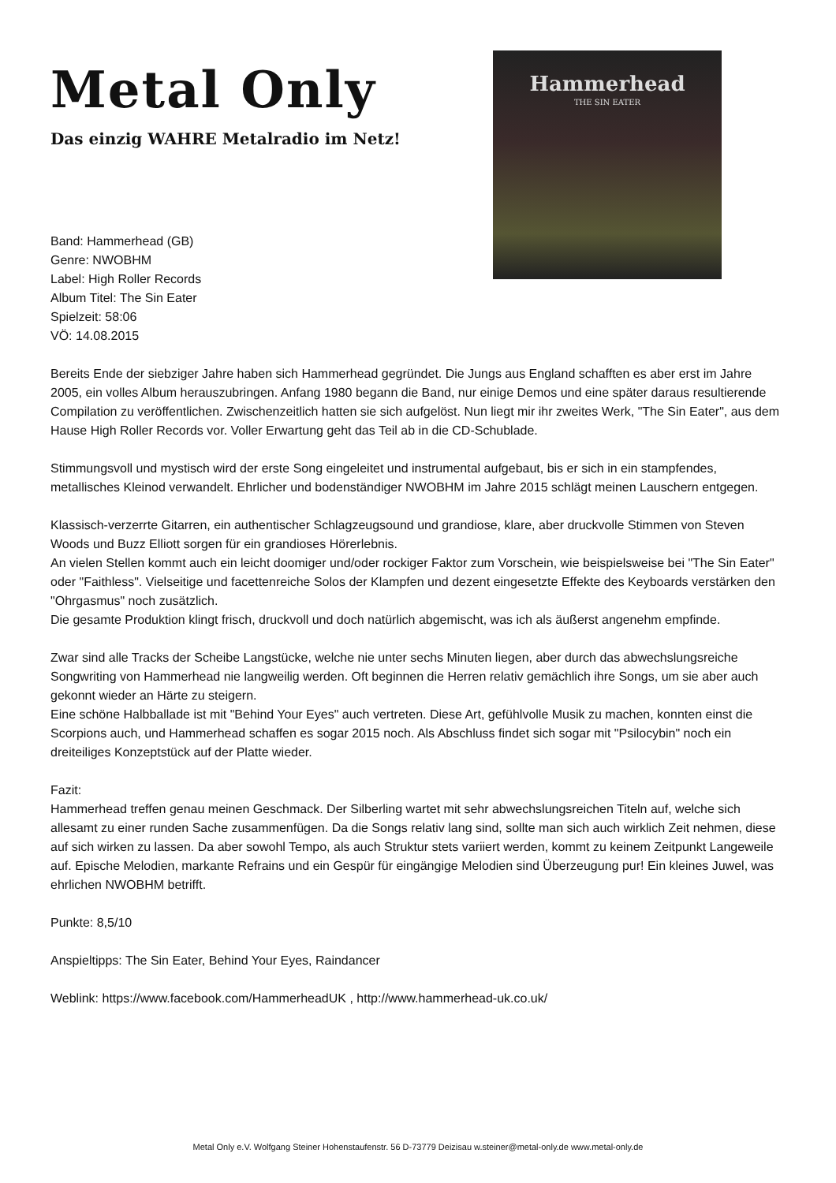Metal Only
Das einzig WAHRE Metalradio im Netz!
Hammerhead
THE SIN EATER
Band: Hammerhead (GB)
Genre: NWOBHM
Label: High Roller Records
Album Titel: The Sin Eater
Spielzeit: 58:06
VÖ: 14.08.2015
Bereits Ende der siebziger Jahre haben sich Hammerhead gegründet. Die Jungs aus England schafften es aber erst im Jahre 2005, ein volles Album herauszubringen. Anfang 1980 begann die Band, nur einige Demos und eine später daraus resultierende Compilation zu veröffentlichen. Zwischenzeitlich hatten sie sich aufgelöst. Nun liegt mir ihr zweites Werk, "The Sin Eater", aus dem Hause High Roller Records vor. Voller Erwartung geht das Teil ab in die CD-Schublade.
Stimmungsvoll und mystisch wird der erste Song eingeleitet und instrumental aufgebaut, bis er sich in ein stampfendes, metallisches Kleinod verwandelt. Ehrlicher und bodenständiger NWOBHM im Jahre 2015 schlägt meinen Lauschern entgegen.
Klassisch-verzerrte Gitarren, ein authentischer Schlagzeugsound und grandiose, klare, aber druckvolle Stimmen von Steven Woods und Buzz Elliott sorgen für ein grandioses Hörerlebnis.
An vielen Stellen kommt auch ein leicht doomiger und/oder rockiger Faktor zum Vorschein, wie beispielsweise bei "The Sin Eater" oder "Faithless". Vielseitige und facettenreiche Solos der Klampfen und dezent eingesetzte Effekte des Keyboards verstärken den "Ohrgasmus" noch zusätzlich.
Die gesamte Produktion klingt frisch, druckvoll und doch natürlich abgemischt, was ich als äußerst angenehm empfinde.
Zwar sind alle Tracks der Scheibe Langstücke, welche nie unter sechs Minuten liegen, aber durch das abwechslungsreiche Songwriting von Hammerhead nie langweilig werden. Oft beginnen die Herren relativ gemächlich ihre Songs, um sie aber auch gekonnt wieder an Härte zu steigern.
Eine schöne Halbballade ist mit "Behind Your Eyes" auch vertreten. Diese Art, gefühlvolle Musik zu machen, konnten einst die Scorpions auch, und Hammerhead schaffen es sogar 2015 noch. Als Abschluss findet sich sogar mit "Psilocybin" noch ein dreiteiliges Konzeptstück auf der Platte wieder.
Fazit:
Hammerhead treffen genau meinen Geschmack. Der Silberling wartet mit sehr abwechslungsreichen Titeln auf, welche sich allesamt zu einer runden Sache zusammenfügen. Da die Songs relativ lang sind, sollte man sich auch wirklich Zeit nehmen, diese auf sich wirken zu lassen. Da aber sowohl Tempo, als auch Struktur stets variiert werden, kommt zu keinem Zeitpunkt Langeweile auf. Epische Melodien, markante Refrains und ein Gespür für eingängige Melodien sind Überzeugung pur! Ein kleines Juwel, was ehrlichen NWOBHM betrifft.
Punkte: 8,5/10
Anspieltipps: The Sin Eater, Behind Your Eyes, Raindancer
Weblink: https://www.facebook.com/HammerheadUK , http://www.hammerhead-uk.co.uk/
Metal Only e.V. Wolfgang Steiner Hohenstaufenstr. 56 D-73779 Deizisau w.steiner@metal-only.de www.metal-only.de